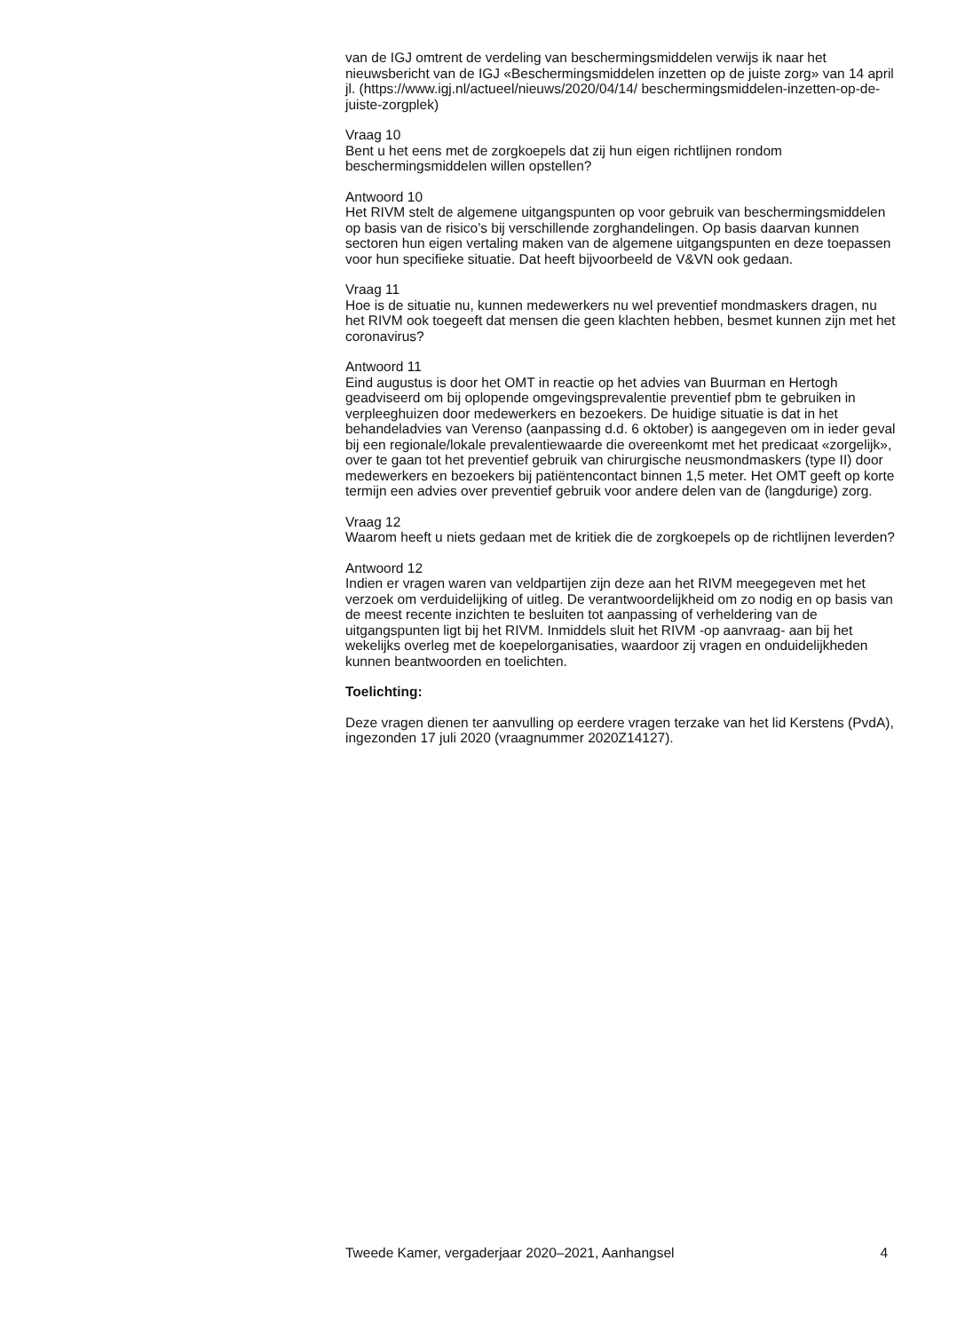van de IGJ omtrent de verdeling van beschermingsmiddelen verwijs ik naar het nieuwsbericht van de IGJ «Beschermingsmiddelen inzetten op de juiste zorg» van 14 april jl. (https://www.igj.nl/actueel/nieuws/2020/04/14/ beschermingsmiddelen-inzetten-op-de-juiste-zorgplek)
Vraag 10
Bent u het eens met de zorgkoepels dat zij hun eigen richtlijnen rondom beschermingsmiddelen willen opstellen?
Antwoord 10
Het RIVM stelt de algemene uitgangspunten op voor gebruik van beschermingsmiddelen op basis van de risico’s bij verschillende zorghandelingen. Op basis daarvan kunnen sectoren hun eigen vertaling maken van de algemene uitgangspunten en deze toepassen voor hun specifieke situatie. Dat heeft bijvoorbeeld de V&VN ook gedaan.
Vraag 11
Hoe is de situatie nu, kunnen medewerkers nu wel preventief mondmaskers dragen, nu het RIVM ook toegeeft dat mensen die geen klachten hebben, besmet kunnen zijn met het coronavirus?
Antwoord 11
Eind augustus is door het OMT in reactie op het advies van Buurman en Hertogh geadviseerd om bij oplopende omgevingsprevalentie preventief pbm te gebruiken in verpleeghuizen door medewerkers en bezoekers. De huidige situatie is dat in het behandeladvies van Verenso (aanpassing d.d. 6 oktober) is aangegeven om in ieder geval bij een regionale/lokale prevalentiewaarde die overeenkomt met het predicaat «zorgelijk», over te gaan tot het preventief gebruik van chirurgische neusmondmaskers (type II) door medewerkers en bezoekers bij patiëntencontact binnen 1,5 meter. Het OMT geeft op korte termijn een advies over preventief gebruik voor andere delen van de (langdurige) zorg.
Vraag 12
Waarom heeft u niets gedaan met de kritiek die de zorgkoepels op de richtlijnen leverden?
Antwoord 12
Indien er vragen waren van veldpartijen zijn deze aan het RIVM meegegeven met het verzoek om verduidelijking of uitleg. De verantwoordelijkheid om zo nodig en op basis van de meest recente inzichten te besluiten tot aanpassing of verheldering van de uitgangspunten ligt bij het RIVM. Inmiddels sluit het RIVM -op aanvraag- aan bij het wekelijks overleg met de koepelorganisaties, waardoor zij vragen en onduidelijkheden kunnen beantwoorden en toelichten.
Toelichting:
Deze vragen dienen ter aanvulling op eerdere vragen terzake van het lid Kerstens (PvdA), ingezonden 17 juli 2020 (vraagnummer 2020Z14127).
Tweede Kamer, vergaderjaar 2020–2021, Aanhangsel 4